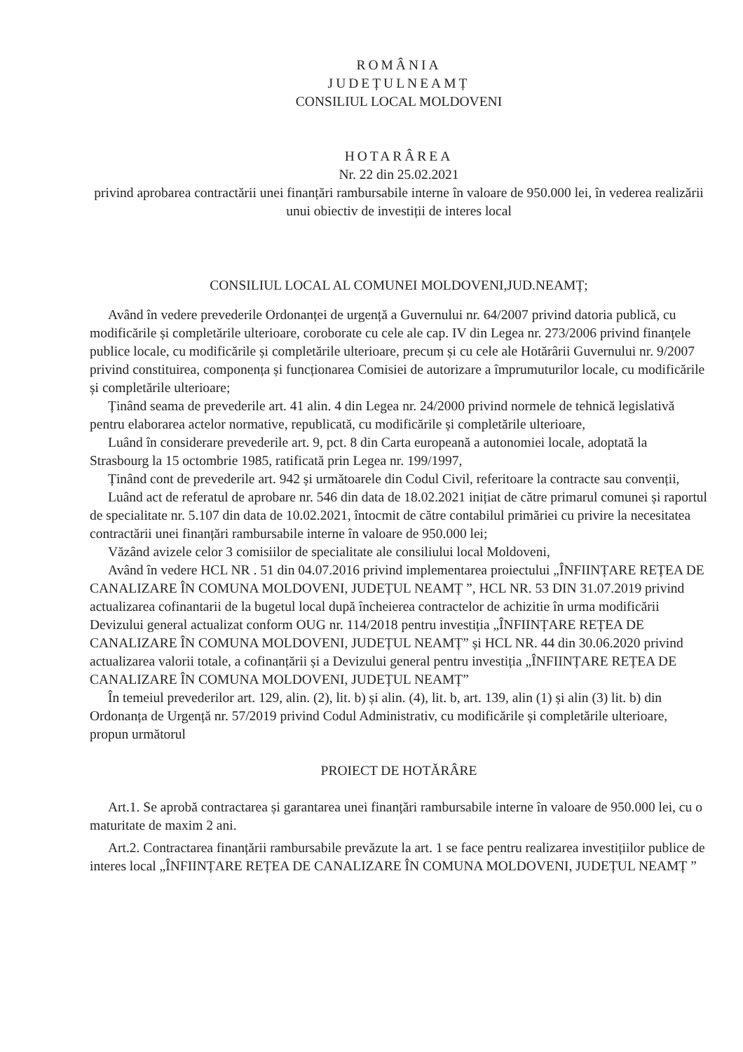ROMÂNIA
JUDEȚULNEAMȚ
CONSILIUL LOCAL MOLDOVENI
HOTARÂREA
Nr. 22 din 25.02.2021
privind aprobarea contractării unei finanțări rambursabile interne în valoare de 950.000 lei, în vederea realizării unui obiectiv de investiții de interes local
CONSILIUL LOCAL AL COMUNEI MOLDOVENI,JUD.NEAMȚ;
Având în vedere prevederile Ordonanței de urgență a Guvernului nr. 64/2007 privind datoria publică, cu modificările și completările ulterioare, coroborate cu cele ale cap. IV din Legea nr. 273/2006 privind finanțele publice locale, cu modificările și completările ulterioare, precum și cu cele ale Hotărârii Guvernului nr. 9/2007 privind constituirea, componența și funcționarea Comisiei de autorizare a împrumuturilor locale, cu modificările și completările ulterioare;
Ținând seama de prevederile art. 41 alin. 4 din Legea nr. 24/2000 privind normele de tehnică legislativă pentru elaborarea actelor normative, republicată, cu modificările și completările ulterioare,
Luând în considerare prevederile art. 9, pct. 8 din Carta europeană a autonomiei locale, adoptată la Strasbourg la 15 octombrie 1985, ratificată prin Legea nr. 199/1997,
Ținând cont de prevederile art. 942 și următoarele din Codul Civil, referitoare la contracte sau convenții,
Luând act de referatul de aprobare nr. 546 din data de 18.02.2021 inițiat de către primarul comunei și raportul de specialitate nr. 5.107 din data de 10.02.2021, întocmit de către contabilul primăriei cu privire la necesitatea contractării unei finanțări rambursabile interne în valoare de 950.000 lei;
Văzând avizele celor 3 comisiilor de specialitate ale consiliului local Moldoveni,
Având în vedere HCL NR . 51 din 04.07.2016 privind implementarea proiectului „ÎNFIINȚARE REȚEA DE CANALIZARE ÎN COMUNA MOLDOVENI, JUDEȚUL NEAMȚ ”, HCL NR. 53 DIN 31.07.2019 privind actualizarea cofinantarii de la bugetul local după încheierea contractelor de achizitie în urma modificării Devizului general actualizat conform OUG nr. 114/2018 pentru investiția „ÎNFIINȚARE REȚEA DE CANALIZARE ÎN COMUNA MOLDOVENI, JUDEȚUL NEAMȚ” și HCL NR. 44 din 30.06.2020 privind actualizarea valorii totale, a cofinanțării și a Devizului general pentru investiția „ÎNFIINȚARE REȚEA DE CANALIZARE ÎN COMUNA MOLDOVENI, JUDEȚUL NEAMȚ”
În temeiul prevederilor art. 129, alin. (2), lit. b) și alin. (4), lit. b, art. 139, alin (1) și alin (3) lit. b) din Ordonanța de Urgență nr. 57/2019 privind Codul Administrativ, cu modificările și completările ulterioare, propun următorul
PROIECT DE HOTĂRÂRE
Art.1. Se aprobă contractarea și garantarea unei finanțări rambursabile interne în valoare de 950.000 lei, cu o maturitate de maxim 2 ani.
Art.2. Contractarea finanțării rambursabile prevăzute la art. 1 se face pentru realizarea investițiilor publice de interes local „ÎNFIINȚARE REȚEA DE CANALIZARE ÎN COMUNA MOLDOVENI, JUDEȚUL NEAMȚ ”